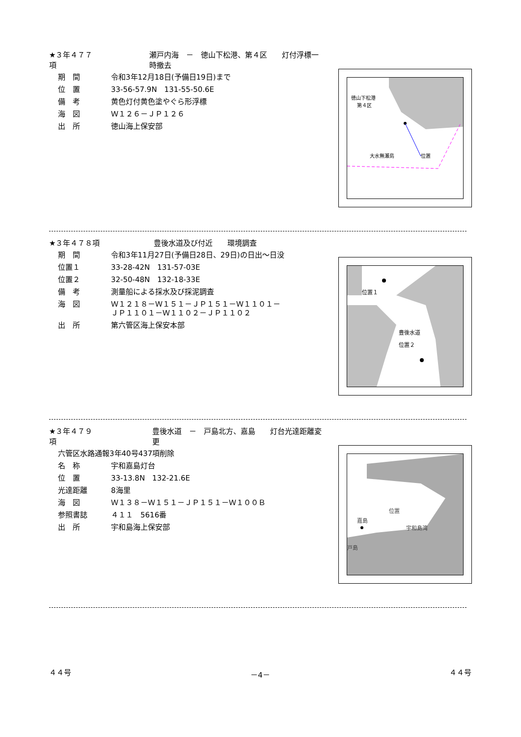★３年４７７項 瀬戸内海　－　徳山下松港、第４区　　灯付浮標一時撤去
期　間 令和3年12月18日(予備日19日)まで
位　置 33-56-57.9N　131-55-50.6E
備　考 黄色灯付黄色塗やぐら形浮標
海　図 Ｗ１２６－ＪＰ１２６
出　所 徳山海上保安部
徳山下松港
第４区
位置
大水無瀬島
★３年４７８項 豊後水道及び付近　　環境調査
期　間 令和3年11月27日(予備日28日、29日)の日出～日没
位置１ 33-28-42N　131-57-03E
位置２ 32-50-48N　132-18-33E
備　考 測量船による採水及び採泥調査
海　図 Ｗ１２１８－Ｗ１５１－ＪＰ１５１－Ｗ１１０１－
ＪＰ１１０１－Ｗ１１０２－ＪＰ１１０２
出　所 第六管区海上保安本部
位置１
豊後水道
位置２
★３年４７９項 豊後水道　－　戸島北方、嘉島　　灯台光達距離変更
六管区水路通報3年40号437項削除
名　称 宇和嘉島灯台
位　置 33-13.8N　132-21.6E
光達距離 8海里
海　図 Ｗ１３８－Ｗ１５１－ＪＰ１５１－Ｗ１００Ｂ
参照書誌 ４１１　5616番
出　所 宇和島海上保安部
位置
嘉島
宇和島湾
戸島
４４号 －4－ ４４号